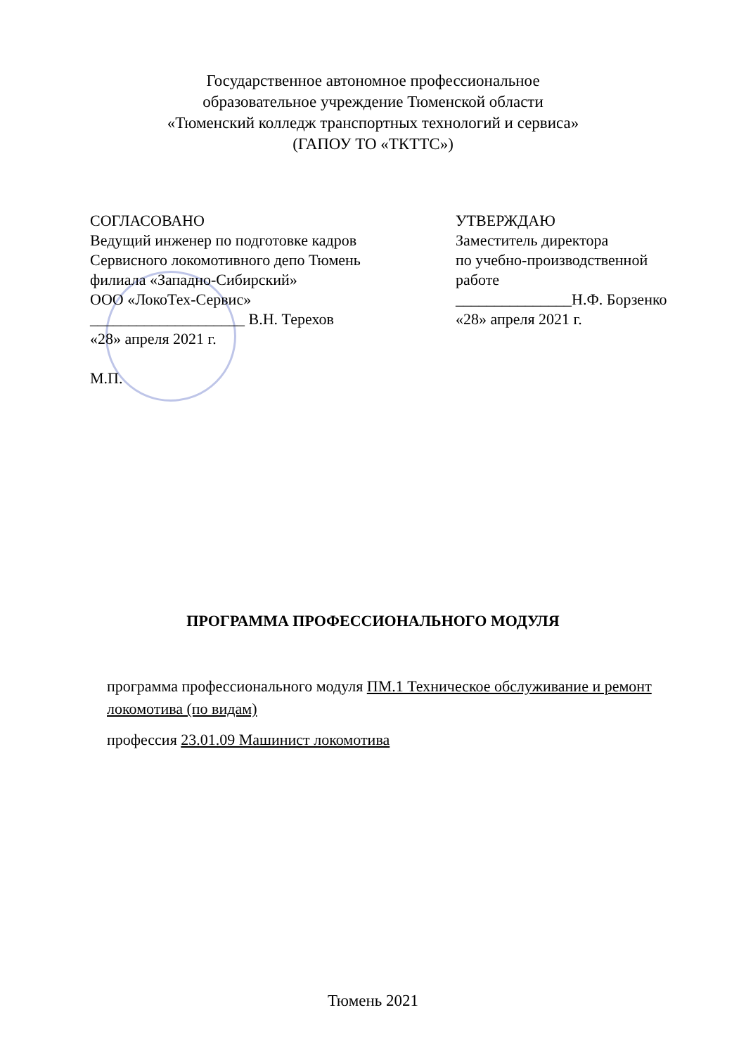Государственное автономное профессиональное
образовательное учреждение Тюменской области
«Тюменский колледж транспортных технологий и сервиса»
(ГАПОУ ТО «ТКТТС»)
СОГЛАСОВАНО
Ведущий инженер по подготовке кадров
Сервисного локомотивного депо Тюмень
филиала «Западно-Сибирский»
ООО «ЛокоТех-Сервис»
____________________ В.Н. Терехов
«28» апреля 2021 г.
М.П.
УТВЕРЖДАЮ
Заместитель директора
по учебно-производственной
работе
_______________Н.Ф. Борзенко
«28» апреля 2021 г.
ПРОГРАММА ПРОФЕССИОНАЛЬНОГО МОДУЛЯ
программа профессионального модуля ПМ.1 Техническое обслуживание и ремонт локомотива (по видам)
профессия 23.01.09 Машинист локомотива
Тюмень 2021